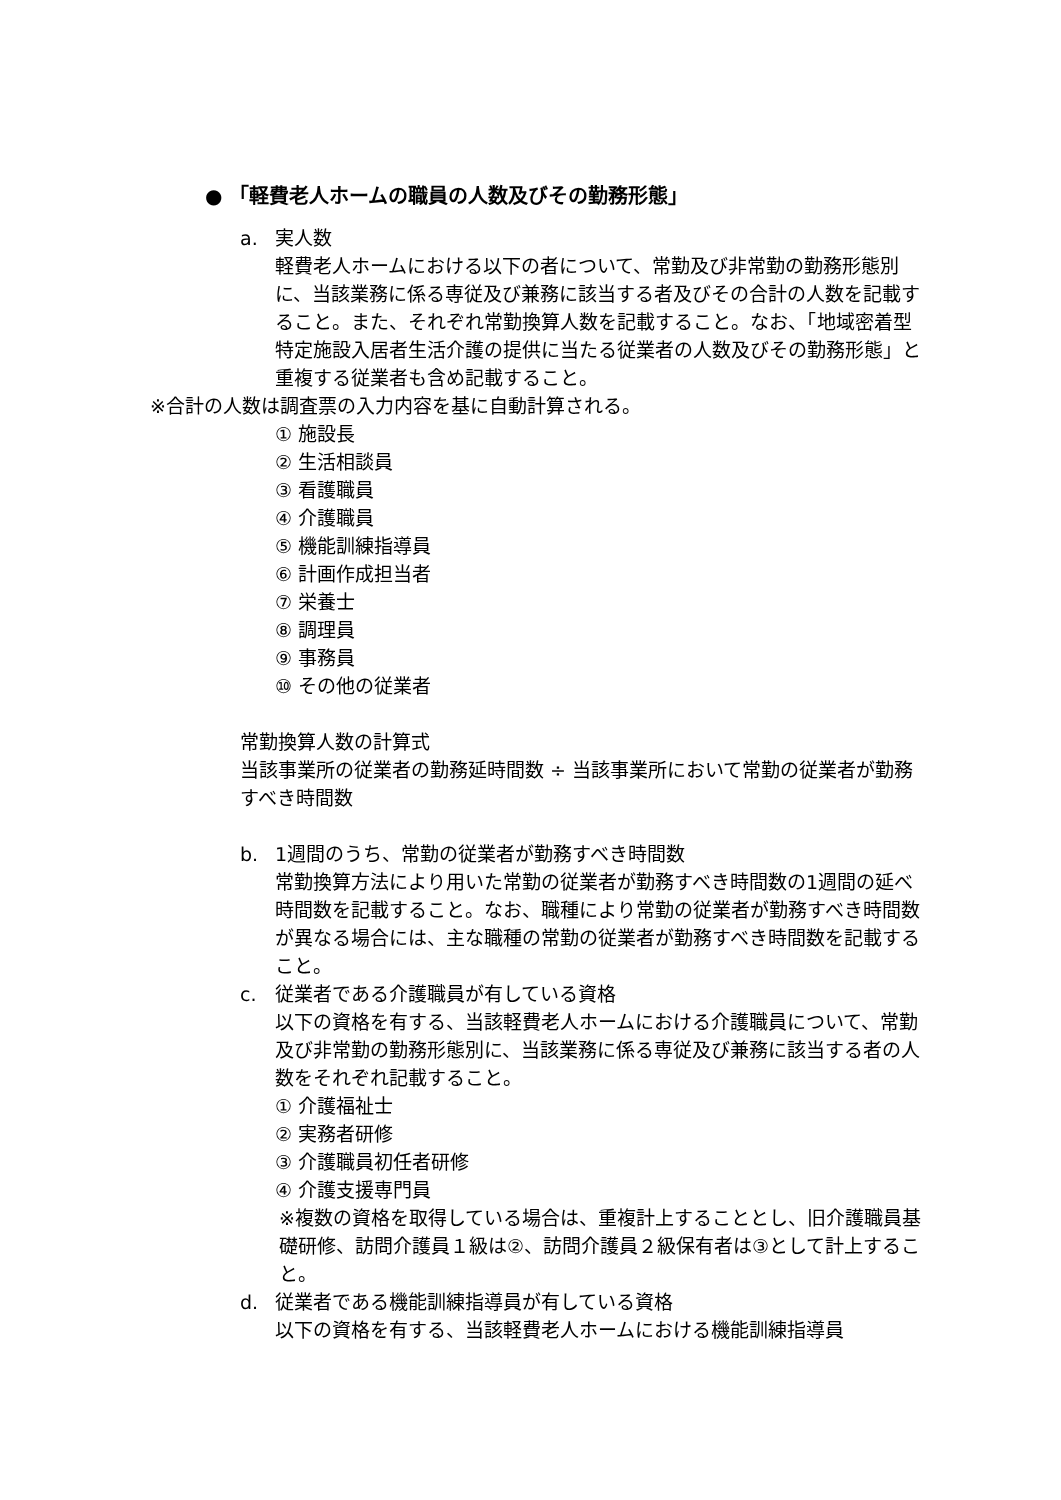● 「軽費老人ホームの職員の人数及びその勤務形態」
a. 実人数
軽費老人ホームにおける以下の者について、常勤及び非常勤の勤務形態別に、当該業務に係る専従及び兼務に該当する者及びその合計の人数を記載すること。また、それぞれ常勤換算人数を記載すること。なお、「地域密着型特定施設入居者生活介護の提供に当たる従業者の人数及びその勤務形態」と重複する従業者も含め記載すること。
※合計の人数は調査票の入力内容を基に自動計算される。
① 施設長
② 生活相談員
③ 看護職員
④ 介護職員
⑤ 機能訓練指導員
⑥ 計画作成担当者
⑦ 栄養士
⑧ 調理員
⑨ 事務員
⑩ その他の従業者
常勤換算人数の計算式
当該事業所の従業者の勤務延時間数 ÷ 当該事業所において常勤の従業者が勤務すべき時間数
b. 1週間のうち、常勤の従業者が勤務すべき時間数
常勤換算方法により用いた常勤の従業者が勤務すべき時間数の1週間の延べ時間数を記載すること。なお、職種により常勤の従業者が勤務すべき時間数が異なる場合には、主な職種の常勤の従業者が勤務すべき時間数を記載すること。
c. 従業者である介護職員が有している資格
以下の資格を有する、当該軽費老人ホームにおける介護職員について、常勤及び非常勤の勤務形態別に、当該業務に係る専従及び兼務に該当する者の人数をそれぞれ記載すること。
① 介護福祉士
② 実務者研修
③ 介護職員初任者研修
④ 介護支援専門員
※複数の資格を取得している場合は、重複計上することとし、旧介護職員基礎研修、訪問介護員１級は②、訪問介護員２級保有者は③として計上すること。
d. 従業者である機能訓練指導員が有している資格
以下の資格を有する、当該軽費老人ホームにおける機能訓練指導員